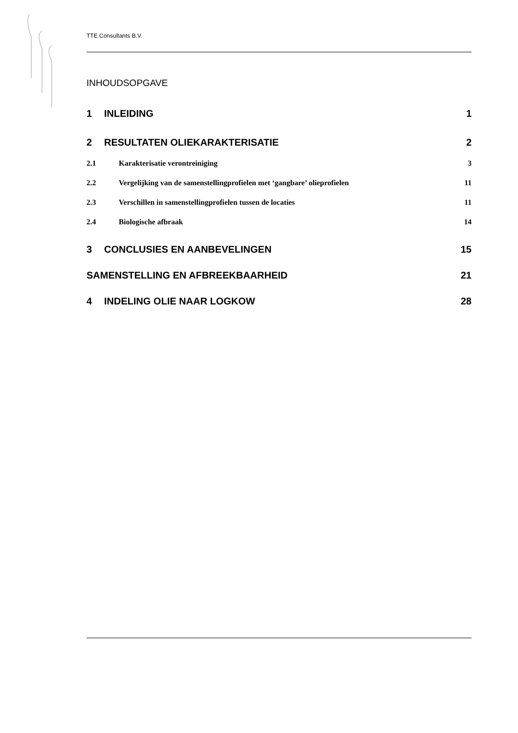TTE Consultants B.V.
INHOUDSOPGAVE
1 INLEIDING 1
2 RESULTATEN OLIEKARAKTERISATIE 2
2.1 Karakterisatie verontreiniging 3
2.2 Vergelijking van de samenstellingprofielen met ‘gangbare’ olieprofielen 11
2.3 Verschillen in samenstellingprofielen tussen de locaties 11
2.4 Biologische afbraak 14
3 CONCLUSIES EN AANBEVELINGEN 15
SAMENSTELLING EN AFBREEKBAARHEID 21
4 INDELING OLIE NAAR LOGKOW 28